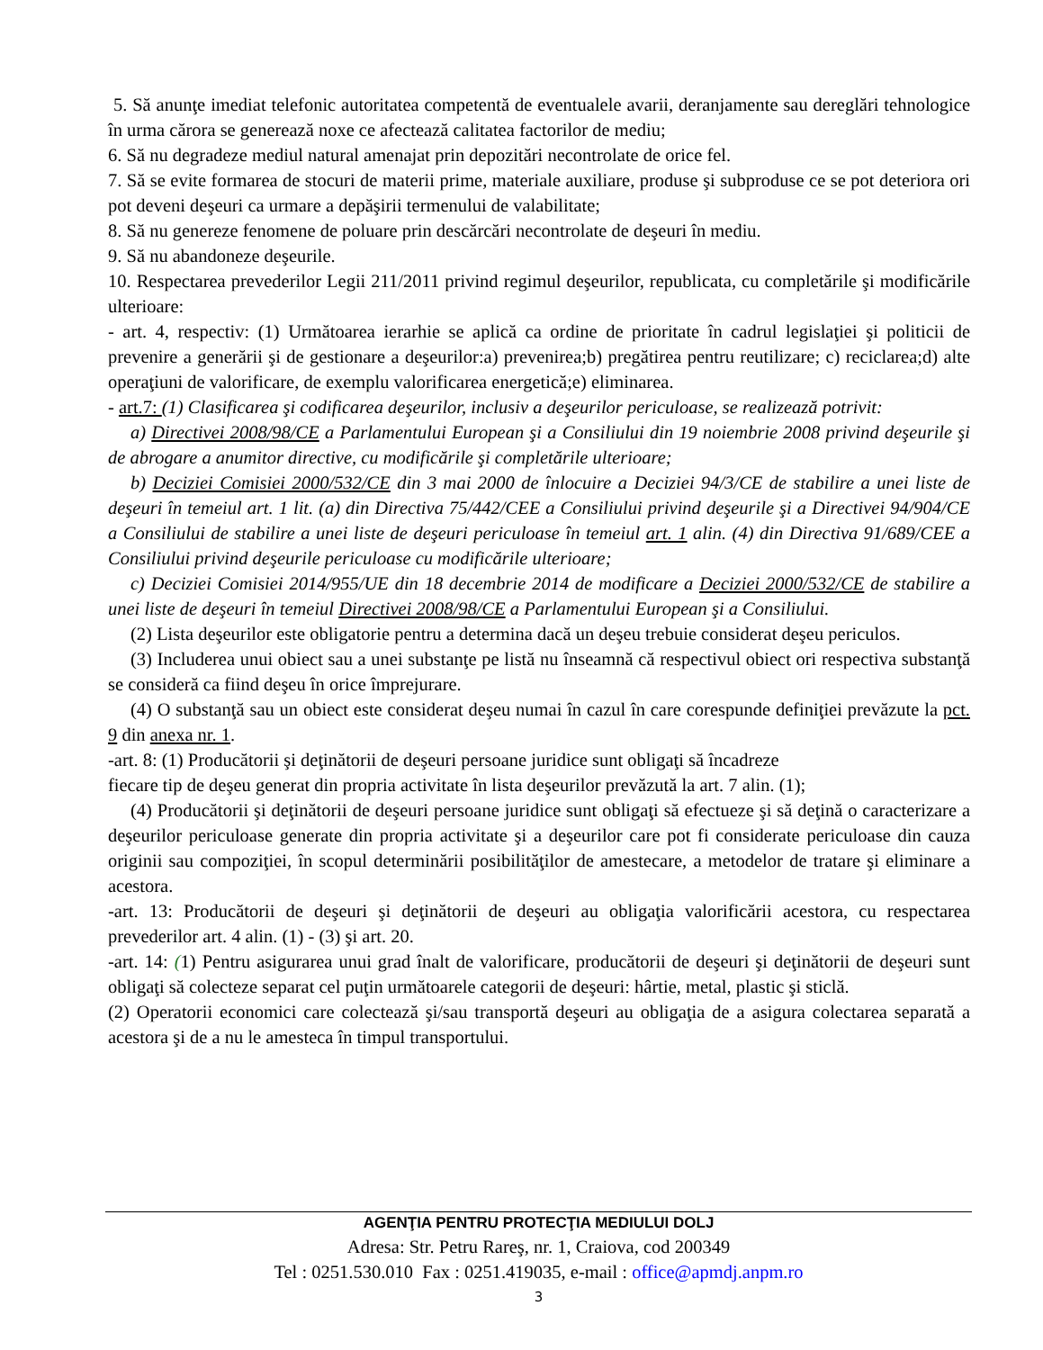5. Să anunţe imediat telefonic autoritatea competentă de eventualele avarii, deranjamente sau dereglări tehnologice în urma cărora se generează noxe ce afectează calitatea factorilor de mediu;
6. Să nu degradeze mediul natural amenajat prin depozitări necontrolate de orice fel.
7. Să se evite formarea de stocuri de materii prime, materiale auxiliare, produse şi subproduse ce se pot deteriora ori pot deveni deşeuri ca urmare a depăşirii termenului de valabilitate;
8. Să nu genereze fenomene de poluare prin descărcări necontrolate de deşeuri în mediu.
9. Să nu abandoneze deşeurile.
10. Respectarea prevederilor Legii 211/2011 privind regimul deşeurilor, republicata, cu completările şi modificările ulterioare:
- art. 4, respectiv: (1) Următoarea ierarhie se aplică ca ordine de prioritate în cadrul legislaţiei şi politicii de prevenire a generării şi de gestionare a deşeurilor:a) prevenirea;b) pregătirea pentru reutilizare; c) reciclarea;d) alte operaţiuni de valorificare, de exemplu valorificarea energetică;e) eliminarea.
- art.7: (1) Clasificarea şi codificarea deşeurilor, inclusiv a deşeurilor periculoase, se realizează potrivit:
a) Directivei 2008/98/CE a Parlamentului European şi a Consiliului din 19 noiembrie 2008 privind deşeurile şi de abrogare a anumitor directive, cu modificările şi completările ulterioare;
b) Deciziei Comisiei 2000/532/CE din 3 mai 2000 de înlocuire a Deciziei 94/3/CE de stabilire a unei liste de deşeuri în temeiul art. 1 lit. (a) din Directiva 75/442/CEE a Consiliului privind deşeurile şi a Directivei 94/904/CE a Consiliului de stabilire a unei liste de deşeuri periculoase în temeiul art. 1 alin. (4) din Directiva 91/689/CEE a Consiliului privind deşeurile periculoase cu modificările ulterioare;
c) Deciziei Comisiei 2014/955/UE din 18 decembrie 2014 de modificare a Deciziei 2000/532/CE de stabilire a unei liste de deşeuri în temeiul Directivei 2008/98/CE a Parlamentului European şi a Consiliului.
(2) Lista deşeurilor este obligatorie pentru a determina dacă un deşeu trebuie considerat deşeu periculos.
(3) Includerea unui obiect sau a unei substanţe pe listă nu înseamnă că respectivul obiect ori respectiva substanţă se consideră ca fiind deşeu în orice împrejurare.
(4) O substanţă sau un obiect este considerat deşeu numai în cazul în care corespunde definiţiei prevăzute la pct. 9 din anexa nr. 1.
-art. 8: (1) Producătorii şi deţinătorii de deşeuri persoane juridice sunt obligaţi să încadreze
fiecare tip de deşeu generat din propria activitate în lista deşeurilor prevăzută la art. 7 alin. (1);
(4) Producătorii şi deţinătorii de deşeuri persoane juridice sunt obligaţi să efectueze şi să deţină o caracterizare a deşeurilor periculoase generate din propria activitate şi a deşeurilor care pot fi considerate periculoase din cauza originii sau compoziţiei, în scopul determinării posibilităţilor de amestecare, a metodelor de tratare şi eliminare a acestora.
-art. 13: Producătorii de deşeuri şi deţinătorii de deşeuri au obligaţia valorificării acestora, cu respectarea prevederilor art. 4 alin. (1) - (3) şi art. 20.
-art. 14: (1) Pentru asigurarea unui grad înalt de valorificare, producătorii de deşeuri şi deţinătorii de deşeuri sunt obligaţi să colecteze separat cel puţin următoarele categorii de deşeuri: hârtie, metal, plastic şi sticlă.
(2) Operatorii economici care colectează şi/sau transportă deşeuri au obligaţia de a asigura colectarea separată a acestora şi de a nu le amesteca în timpul transportului.
AGENŢIA PENTRU PROTECŢIA MEDIULUI DOLJ
Adresa: Str. Petru Rareş, nr. 1, Craiova, cod 200349
Tel : 0251.530.010 Fax : 0251.419035, e-mail : office@apmdj.anpm.ro
3